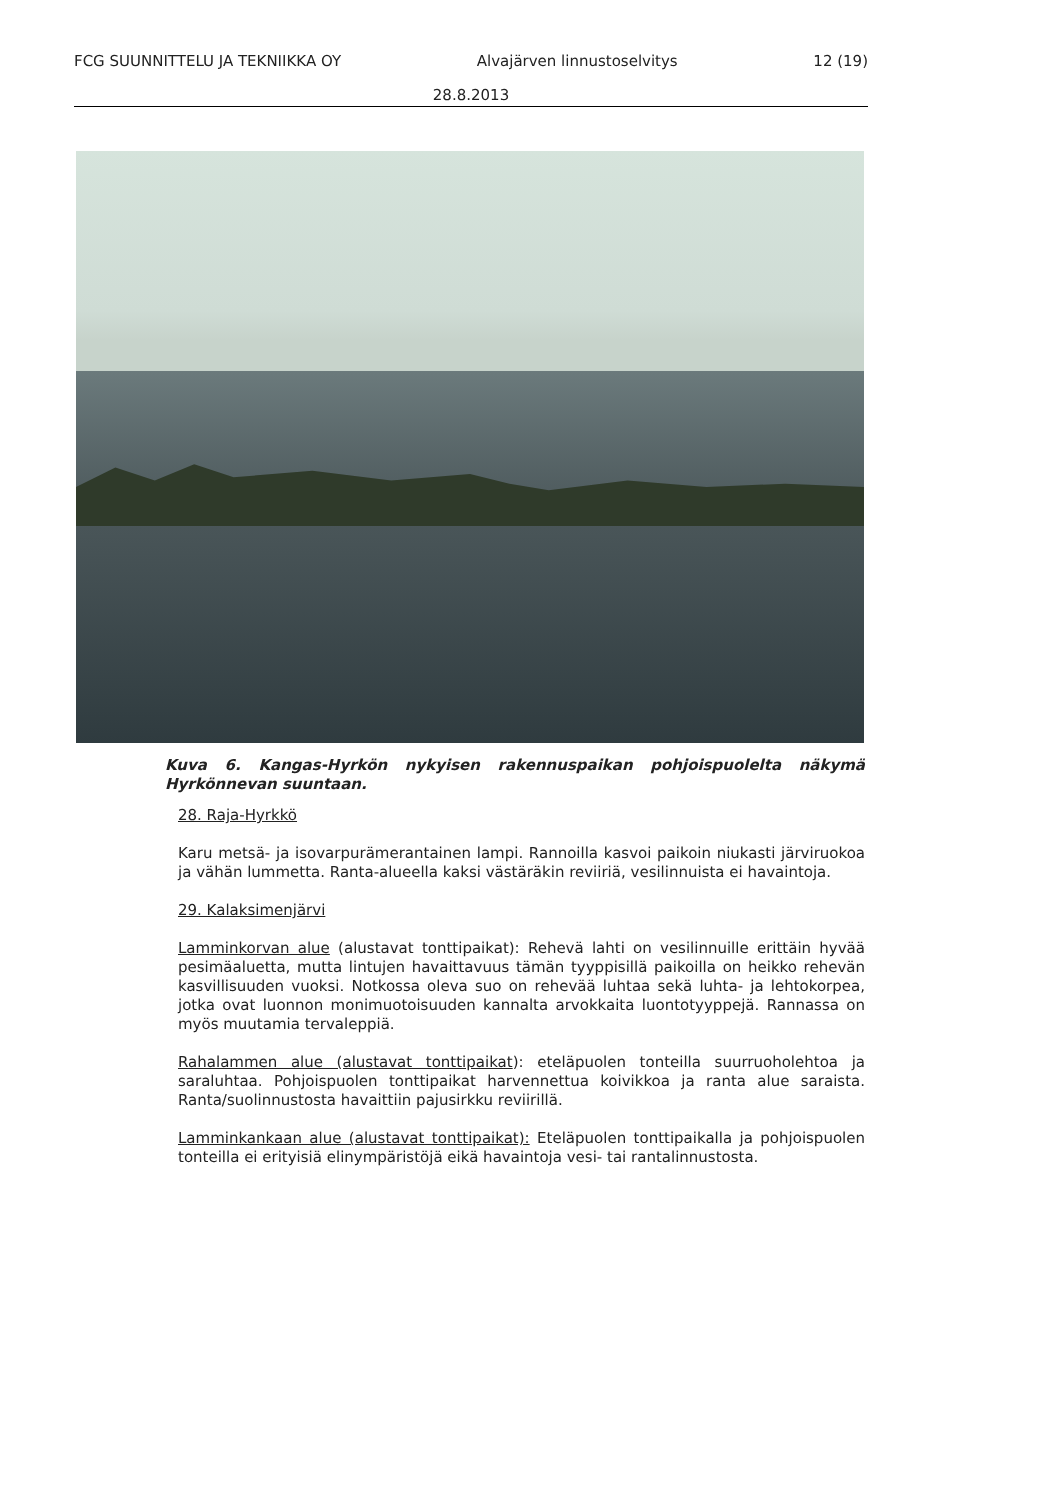FCG SUUNNITTELU JA TEKNIIKKA OY Alvajärven linnustoselvitys 12 (19)
28.8.2013
Kuva 6. Kangas-Hyrkön nykyisen rakennuspaikan pohjoispuolelta näkymä Hyrkönnevan suuntaan.
28. Raja-Hyrkkö
Karu metsä- ja isovarpurämerantainen lampi. Rannoilla kasvoi paikoin niukasti järviruokoa ja vähän lummetta. Ranta-alueella kaksi västäräkin reviiriä, vesilinnuista ei havaintoja.
29. Kalaksimenjärvi
Lamminkorvan alue (alustavat tonttipaikat): Rehevä lahti on vesilinnuille erittäin hyvää pesimäaluetta, mutta lintujen havaittavuus tämän tyyppisillä paikoilla on heikko rehevän kasvillisuuden vuoksi. Notkossa oleva suo on rehevää luhtaa sekä luhta- ja lehtokorpea, jotka ovat luonnon monimuotoisuuden kannalta arvokkaita luontotyyppejä. Rannassa on myös muutamia tervaleppiä.
Rahalammen alue (alustavat tonttipaikat): eteläpuolen tonteilla suurruoholehtoa ja saraluhtaa. Pohjoispuolen tonttipaikat harvennettua koivikkoa ja ranta alue saraista. Ranta/suolinnustosta havaittiin pajusirkku reviirillä.
Lamminkankaan alue (alustavat tonttipaikat): Eteläpuolen tonttipaikalla ja pohjoispuolen tonteilla ei erityisiä elinympäristöjä eikä havaintoja vesi- tai rantalinnustosta.